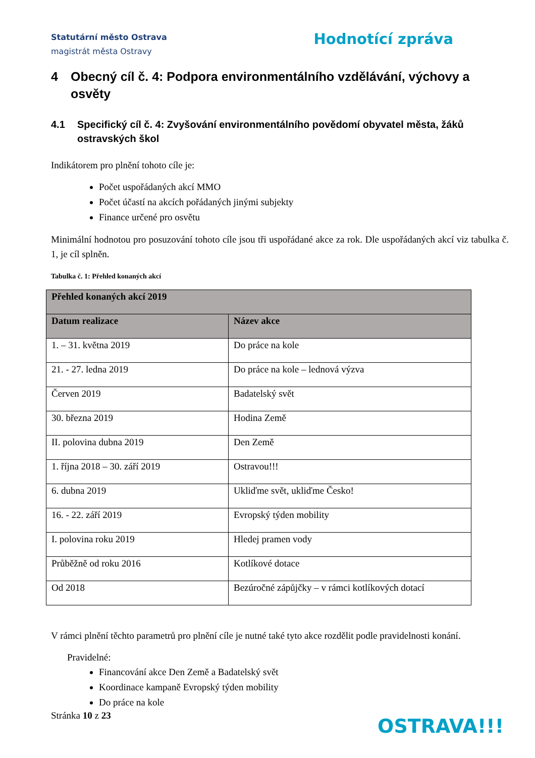Statutární město Ostrava
magistrát města Ostravy
Hodnotící zpráva
4 Obecný cíl č. 4: Podpora environmentálního vzdělávání, výchovy a osvěty
4.1 Specifický cíl č. 4: Zvyšování environmentálního povědomí obyvatel města, žáků ostravských škol
Indikátorem pro plnění tohoto cíle je:
Počet uspořádaných akcí MMO
Počet účastí na akcích pořádaných jinými subjekty
Finance určené pro osvětu
Minimální hodnotou pro posuzování tohoto cíle jsou tři uspořádané akce za rok. Dle uspořádaných akcí viz tabulka č. 1, je cíl splněn.
Tabulka č. 1: Přehled konaných akcí
| Přehled konaných akcí 2019 | |
| --- | --- |
| Datum realizace | Název akce |
| 1. – 31. května 2019 | Do práce na kole |
| 21. - 27. ledna 2019 | Do práce na kole – lednová výzva |
| Červen 2019 | Badatelský svět |
| 30. března 2019 | Hodina Země |
| II. polovina dubna 2019 | Den Země |
| 1. října 2018 – 30. září 2019 | Ostravou!!! |
| 6. dubna 2019 | Ukliďme svět, ukliďme Česko! |
| 16. - 22. září 2019 | Evropský týden mobility |
| I. polovina roku 2019 | Hledej pramen vody |
| Průběžně od roku 2016 | Kotlíkové dotace |
| Od 2018 | Bezúročné zápůjčky – v rámci kotlíkových dotací |
V rámci plnění těchto parametrů pro plnění cíle je nutné také tyto akce rozdělit podle pravidelnosti konání.
Pravidelné:
Financování akce Den Země a Badatelský svět
Koordinace kampaně Evropský týden mobility
Do práce na kole
Stránka 10 z 23 OSTRAVA!!!